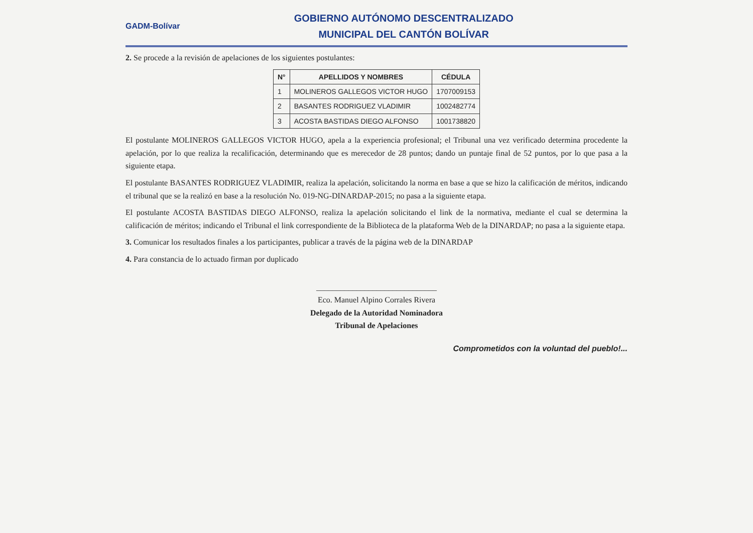GADM-Bolívar
GOBIERNO AUTÓNOMO DESCENTRALIZADO
MUNICIPAL DEL CANTÓN BOLÍVAR
2. Se procede a la revisión de apelaciones de los siguientes postulantes:
| N° | APELLIDOS Y NOMBRES | CÉDULA |
| --- | --- | --- |
| 1 | MOLINEROS GALLEGOS VICTOR HUGO | 1707009153 |
| 2 | BASANTES RODRIGUEZ VLADIMIR | 1002482774 |
| 3 | ACOSTA BASTIDAS DIEGO ALFONSO | 1001738820 |
El postulante MOLINEROS GALLEGOS VICTOR HUGO, apela a la experiencia profesional; el Tribunal una vez verificado determina procedente la apelación, por lo que realiza la recalificación, determinando que es merecedor de 28 puntos; dando un puntaje final de 52 puntos, por lo que pasa a la siguiente etapa.
El postulante BASANTES RODRIGUEZ VLADIMIR, realiza la apelación, solicitando la norma en base a que se hizo la calificación de méritos, indicando el tribunal que se la realizó en base a la resolución No. 019-NG-DINARDAP-2015; no pasa a la siguiente etapa.
El postulante ACOSTA BASTIDAS DIEGO ALFONSO, realiza la apelación solicitando el link de la normativa, mediante el cual se determina la calificación de méritos; indicando el Tribunal el link correspondiente de la Biblioteca de la plataforma Web de la DINARDAP; no pasa a la siguiente etapa.
3. Comunicar los resultados finales a los participantes, publicar a través de la página web de la DINARDAP
4. Para constancia de lo actuado firman por duplicado
______________________________
Eco. Manuel Alpino Corrales Rivera
Delegado de la Autoridad Nominadora
Tribunal de Apelaciones
Comprometidos con la voluntad del pueblo!...